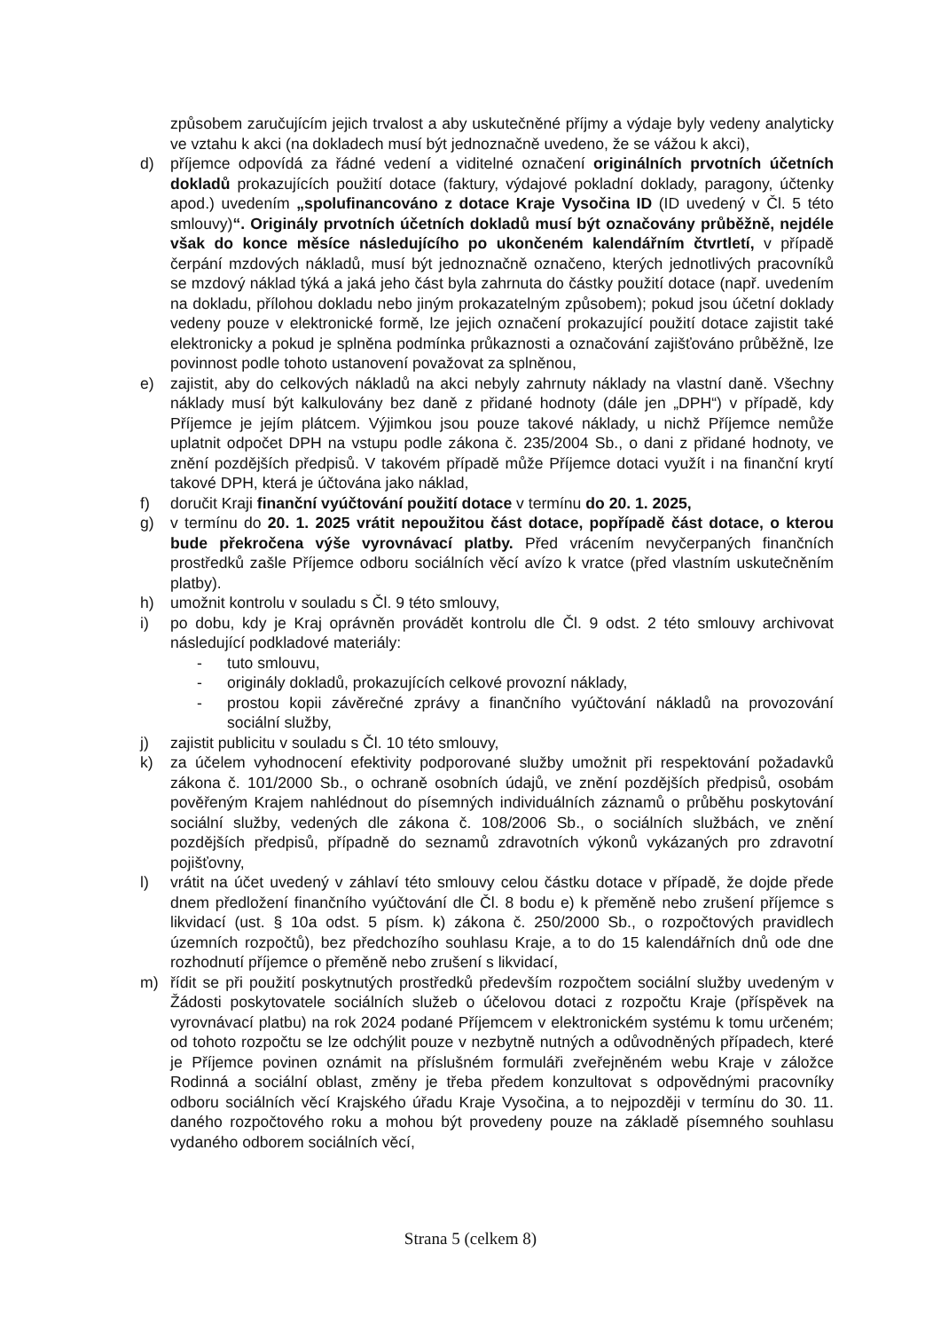způsobem zaručujícím jejich trvalost a aby uskutečněné příjmy a výdaje byly vedeny analyticky ve vztahu k akci (na dokladech musí být jednoznačně uvedeno, že se vážou k akci),
d) příjemce odpovídá za řádné vedení a viditelné označení originálních prvotních účetních dokladů prokazujících použití dotace (faktury, výdajové pokladní doklady, paragony, účtenky apod.) uvedením „spolufinancováno z dotace Kraje Vysočina ID (ID uvedený v Čl. 5 této smlouvy)“. Originály prvotních účetních dokladů musí být označovány průběžně, nejdéle však do konce měsíce následujícího po ukončeném kalendářním čtvrtletí, v případě čerpání mzdových nákladů, musí být jednoznačně označeno, kterých jednotlivých pracovníků se mzdový náklad týká a jaká jeho část byla zahrnuta do částky použití dotace (např. uvedením na dokladu, přílohou dokladu nebo jiným prokazatelným způsobem); pokud jsou účetní doklady vedeny pouze v elektronické formě, lze jejich označení prokazující použití dotace zajistit také elektronicky a pokud je splněna podmínka průkaznosti a označování zajišťováno průběžně, lze povinnost podle tohoto ustanovení považovat za splněnou,
e) zajistit, aby do celkových nákladů na akci nebyly zahrnuty náklady na vlastní daně. Všechny náklady musí být kalkulovány bez daně z přidané hodnoty (dále jen „DPH“) v případě, kdy Příjemce je jejím plátcem. Výjimkou jsou pouze takové náklady, u nichž Příjemce nemůže uplatnit odpočet DPH na vstupu podle zákona č. 235/2004 Sb., o dani z přidané hodnoty, ve znění pozdějších předpisů. V takovém případě může Příjemce dotaci využít i na finanční krytí takové DPH, která je účtována jako náklad,
f) doručit Kraji finanční vyúčtování použití dotace v termínu do 20. 1. 2025,
g) v termínu do 20. 1. 2025 vrátit nepoužitou část dotace, popřípadě část dotace, o kterou bude překročena výše vyrovnávací platby. Před vrácením nevyčerpaných finančních prostředků zašle Příjemce odboru sociálních věcí avízo k vratce (před vlastním uskutečněním platby).
h) umožnit kontrolu v souladu s Čl. 9 této smlouvy,
i) po dobu, kdy je Kraj oprávněn provádět kontrolu dle Čl. 9 odst. 2 této smlouvy archivovat následující podkladové materiály:
- tuto smlouvu,
- originály dokladů, prokazujících celkové provozní náklady,
- prostou kopii závěrečné zprávy a finančního vyúčtování nákladů na provozování sociální služby,
j) zajistit publicitu v souladu s Čl. 10 této smlouvy,
k) za účelem vyhodnocení efektivity podporované služby umožnit při respektování požadavků zákona č. 101/2000 Sb., o ochraně osobních údajů, ve znění pozdějších předpisů, osobám pověřeným Krajem nahlédnout do písemných individuálních záznamů o průběhu poskytování sociální služby, vedených dle zákona č. 108/2006 Sb., o sociálních službách, ve znění pozdějších předpisů, případně do seznamů zdravotních výkonů vykázaných pro zdravotní pojišťovny,
l) vrátit na účet uvedený v záhlaví této smlouvy celou částku dotace v případě, že dojde přede dnem předložení finančního vyúčtování dle Čl. 8 bodu e) k přeměně nebo zrušení příjemce s likvidací (ust. § 10a odst. 5 písm. k) zákona č. 250/2000 Sb., o rozpočtových pravidlech územních rozpočtů), bez předchozího souhlasu Kraje, a to do 15 kalendářních dnů ode dne rozhodnutí příjemce o přeměně nebo zrušení s likvidací,
m) řídit se při použití poskytnutých prostředků především rozpočtem sociální služby uvedeným v Žádosti poskytovatele sociálních služeb o účelovou dotaci z rozpočtu Kraje (příspěvek na vyrovnávací platbu) na rok 2024 podané Příjemcem v elektronickém systému k tomu určeném; od tohoto rozpočtu se lze odchýlit pouze v nezbytně nutných a odůvodněných případech, které je Příjemce povinen oznámit na příslušném formuláři zveřejněném webu Kraje v záložce Rodinná a sociální oblast, změny je třeba předem konzultovat s odpovědnými pracovníky odboru sociálních věcí Krajského úřadu Kraje Vysočina, a to nejpozději v termínu do 30. 11. daného rozpočtového roku a mohou být provedeny pouze na základě písemného souhlasu vydaného odborem sociálních věcí,
Strana 5 (celkem 8)